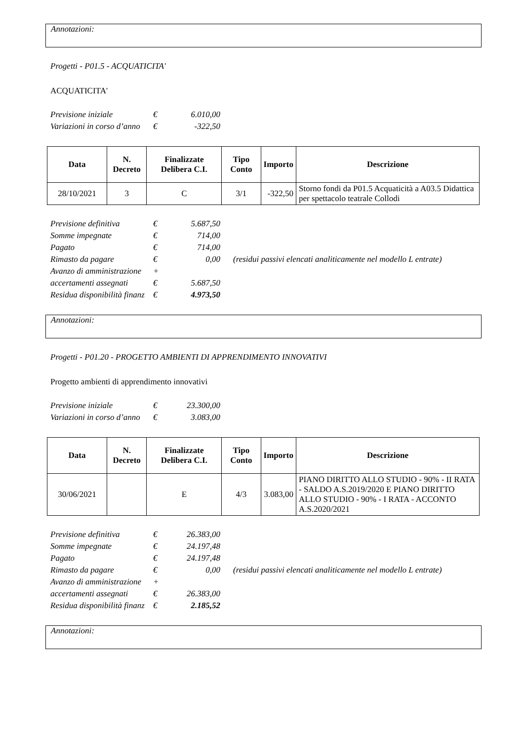Annotazioni:
Progetti - P01.5 - ACQUATICITA'
ACQUATICITA'
| Previsione iniziale | € | 6.010,00 |
| Variazioni in corso d’anno | € | -322,50 |
| Data | N. Decreto | Finalizzate Delibera C.I. | Tipo Conto | Importo | Descrizione |
| --- | --- | --- | --- | --- | --- |
| 28/10/2021 | 3 | C | 3/1 | -322,50 | Storno fondi da P01.5 Acquaticità a A03.5 Didattica per spettacolo teatrale Collodi |
| Previsione definitiva | € | 5.687,50 | |
| Somme impegnate | € | 714,00 | |
| Pagato | € | 714,00 | |
| Rimasto da pagare | € | 0,00 | (residui passivi elencati analiticamente nel modello L entrate) |
| Avanzo di amministrazione | + | | |
| accertamenti assegnati | € | 5.687,50 | |
| Residua disponibilità finanz | € | 4.973,50 | |
Annotazioni:
Progetti - P01.20 - PROGETTO AMBIENTI DI APPRENDIMENTO INNOVATIVI
Progetto ambienti di apprendimento innovativi
| Previsione iniziale | € | 23.300,00 |
| Variazioni in corso d’anno | € | 3.083,00 |
| Data | N. Decreto | Finalizzate Delibera C.I. | Tipo Conto | Importo | Descrizione |
| --- | --- | --- | --- | --- | --- |
| 30/06/2021 | | E | 4/3 | 3.083,00 | PIANO DIRITTO ALLO STUDIO - 90% - II RATA - SALDO A.S.2019/2020 E PIANO DIRITTO ALLO STUDIO - 90% - I RATA - ACCONTO A.S.2020/2021 |
| Previsione definitiva | € | 26.383,00 | |
| Somme impegnate | € | 24.197,48 | |
| Pagato | € | 24.197,48 | |
| Rimasto da pagare | € | 0,00 | (residui passivi elencati analiticamente nel modello L entrate) |
| Avanzo di amministrazione | + | | |
| accertamenti assegnati | € | 26.383,00 | |
| Residua disponibilità finanz | € | 2.185,52 | |
Annotazioni: